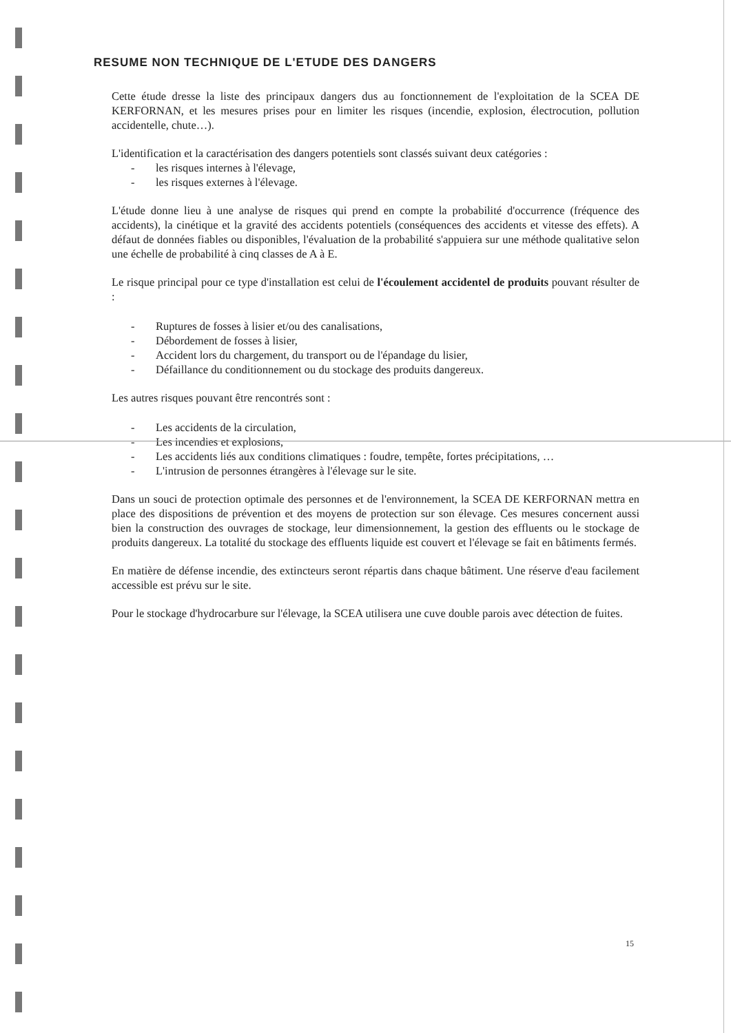RESUME NON TECHNIQUE DE L'ETUDE DES DANGERS
Cette étude dresse la liste des principaux dangers dus au fonctionnement de l'exploitation de la SCEA DE KERFORNAN, et les mesures prises pour en limiter les risques (incendie, explosion, électrocution, pollution accidentelle, chute…).
L'identification et la caractérisation des dangers potentiels sont classés suivant deux catégories :
- les risques internes à l'élevage,
- les risques externes à l'élevage.
L'étude donne lieu à une analyse de risques qui prend en compte la probabilité d'occurrence (fréquence des accidents), la cinétique et la gravité des accidents potentiels (conséquences des accidents et vitesse des effets). A défaut de données fiables ou disponibles, l'évaluation de la probabilité s'appuiera sur une méthode qualitative selon une échelle de probabilité à cinq classes de A à E.
Le risque principal pour ce type d'installation est celui de l'écoulement accidentel de produits pouvant résulter de :
- Ruptures de fosses à lisier et/ou des canalisations,
- Débordement de fosses à lisier,
- Accident lors du chargement, du transport ou de l'épandage du lisier,
- Défaillance du conditionnement ou du stockage des produits dangereux.
Les autres risques pouvant être rencontrés sont :
- Les accidents de la circulation,
- Les incendies et explosions,
- Les accidents liés aux conditions climatiques : foudre, tempête, fortes précipitations, …
- L'intrusion de personnes étrangères à l'élevage sur le site.
Dans un souci de protection optimale des personnes et de l'environnement, la SCEA DE KERFORNAN mettra en place des dispositions de prévention et des moyens de protection sur son élevage. Ces mesures concernent aussi bien la construction des ouvrages de stockage, leur dimensionnement, la gestion des effluents ou le stockage de produits dangereux. La totalité du stockage des effluents liquide est couvert et l'élevage se fait en bâtiments fermés.
En matière de défense incendie, des extincteurs seront répartis dans chaque bâtiment. Une réserve d'eau facilement accessible est prévu sur le site.
Pour le stockage d'hydrocarbure sur l'élevage, la SCEA utilisera une cuve double parois avec détection de fuites.
15